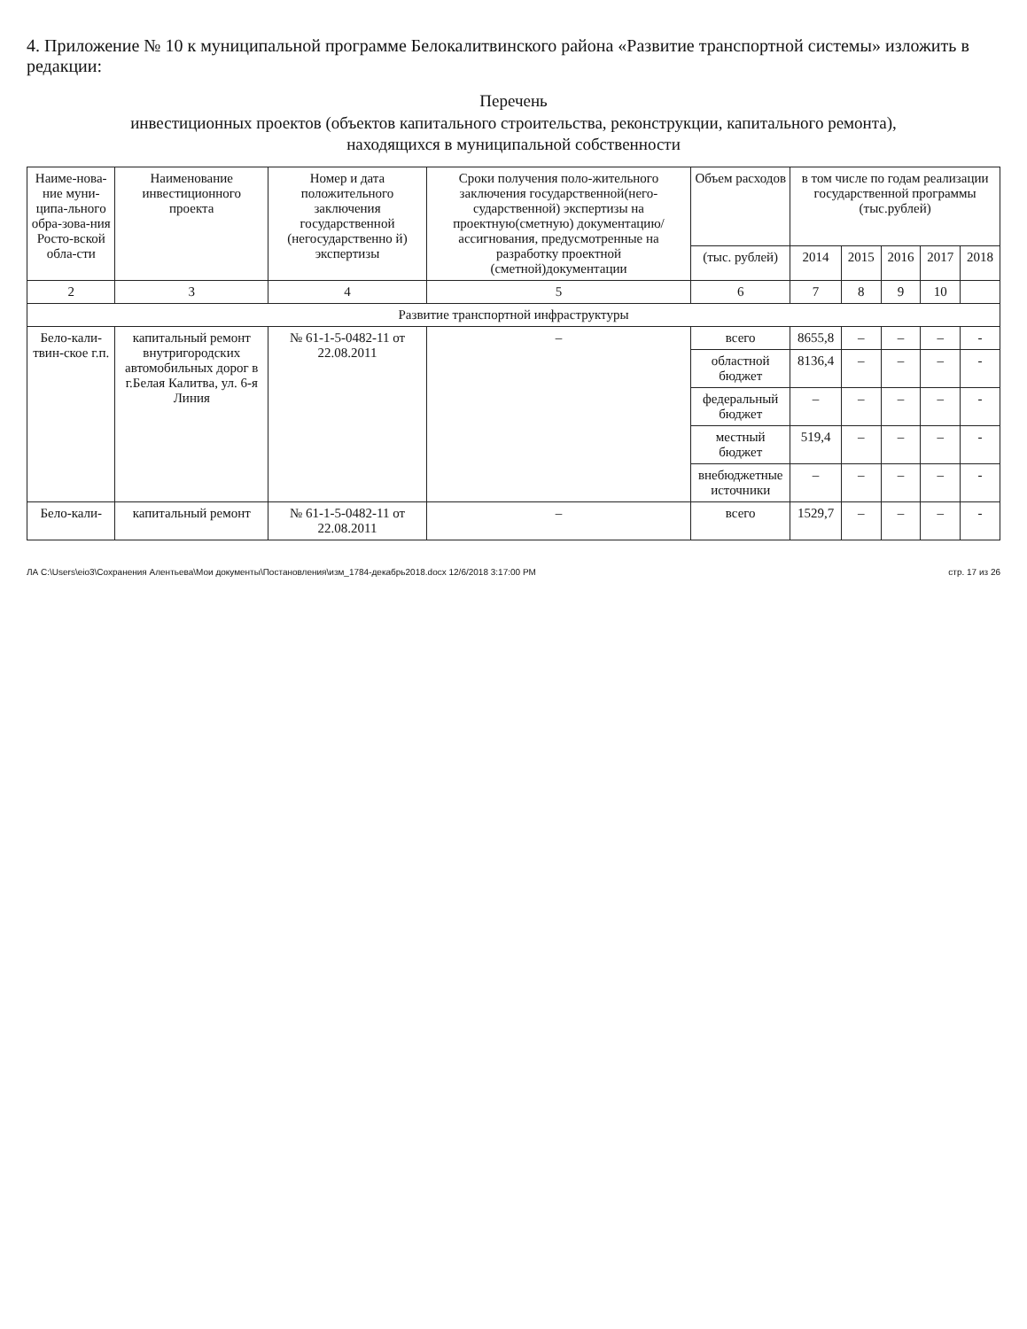4. Приложение № 10 к муниципальной программе Белокалитвинского района «Развитие транспортной системы» изложить в редакции:
Перечень
инвестиционных проектов (объектов капитального строительства, реконструкции, капитального ремонта),
находящихся в муниципальной собственности
| Наиме-нова-ние муни-ципа-льного обра-зова-ния Росто-вской обла-сти | Наименование инвестиционного проекта | Номер и дата положительного заключения государственной (негосударственно й) экспертизы | Сроки получения поло-жительного заключения государственной(него-сударственной) экспертизы на проектную(сметную) документацию/ ассигнования, предусмотренные на разработку проектной (сметной)документации | Объем расходов | в том числе по годам реализации государственной программы (тыс.рублей) | | | | |
| --- | --- | --- | --- | --- | --- | --- | --- | --- | --- |
| | | | | (тыс. рублей) | 2014 | 2015 | 2016 | 2017 | 2018 |
| 2 | 3 | 4 | 5 | 6 | 7 | 8 | 9 | 10 | |
| Развитие транспортной инфраструктуры | | | | | | | | | |
| Бело-кали-твин-ское г.п. | капитальный ремонт внутригородских автомобильных дорог в г.Белая Калитва, ул. 6-я Линия | № 61-1-5-0482-11 от 22.08.2011 | – | всего | 8655,8 | – | – | – | - |
| | | | | областной бюджет | 8136,4 | – | – | – | - |
| | | | | федеральный бюджет | – | – | – | – | - |
| | | | | местный бюджет | 519,4 | – | – | – | - |
| | | | | внебюджетные источники | – | – | – | – | - |
| Бело-кали- | капитальный ремонт | № 61-1-5-0482-11 от 22.08.2011 | – | всего | 1529,7 | – | – | – | - |
ЛА C:\Users\eio3\Сохранения Алентьева\Мои документы\Постановления\изм_1784-декабрь2018.docx 12/6/2018 3:17:00 PM стр. 17 из 26